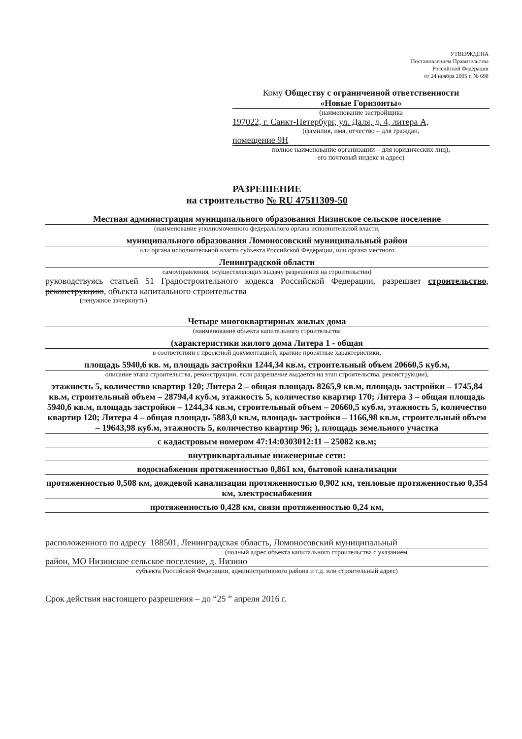УТВЕРЖДЕНА
Постановлением Правительства
Российской Федерации
от 24 ноября 2005 г. № 698
Кому Обществу с ограниченной ответственности
«Новые Горизонты»
(наименование застройщика
197022, г. Санкт-Петербург, ул. Даля, д. 4, литера А,
(фамилия, имя, отчество – для граждан,
помещение 9Н
полное наименование организации – для юридических лиц),
его почтовый индекс и адрес)
РАЗРЕШЕНИЕ
на строительство № RU 47511309-50
Местная администрация муниципального образования Низинское сельское поселение
(наименование уполномоченного федерального органа исполнительной власти,
муниципального образования Ломоносовский муниципальный район
или органа исполнительной власти субъекта Российской Федерации, или органа местного
Ленинградской области
самоуправления, осуществляющих выдачу разрешения на строительство)
руководствуясь статьей 51 Градостроительного кодекса Российской Федерации, разрешает строительство, реконструкцию, объекта капитального строительства
(ненужное зачеркнуть)
Четыре многоквартирных жилых дома
(наименование объекта капитального строительства
(характеристики жилого дома Литера 1 - общая
в соответствии с проектной документацией, краткие проектные характеристики,
площадь 5940,6 кв. м, площадь застройки 1244,34 кв.м, строительный объем 20660,5 куб.м,
описание этапа строительства, реконструкции, если разрешение выдается на этап строительства, реконструкции),
этажность 5, количество квартир 120; Литера 2 – общая площадь 8265,9 кв.м, площадь застройки – 1745,84 кв.м, строительный объем – 28794,4 куб.м, этажность 5, количество квартир 170; Литера 3 – общая площадь 5940,6 кв.м, площадь застройки – 1244,34 кв.м, строительный объем – 20660,5 куб.м, этажность 5, количество квартир 120; Литера 4 – общая площадь 5883,0 кв.м, площадь застройки – 1166,98 кв.м, строительный объем – 19643,98 куб.м, этажность 5, количество квартир 96; ), площадь земельного участка
с кадастровым номером 47:14:0303012:11 – 25082 кв.м;
внутриквартальные инженерные сети:
водоснабжения протяженностью 0,861 км, бытовой канализации
протяженностью 0,508 км, дождевой канализации протяженностью 0,902 км, тепловые протяженностью 0,354 км, электроснабжения
протяженностью 0,428 км, связи протяженностью 0,24 км,
расположенного по адресу 188501, Ленинградская область, Ломоносовский муниципальный
(полный адрес объекта капитального строительства с указанием
район, МО Низинское сельское поселение, д. Низино
субъекта Российской Федерации, административного района и т.д. или строительный адрес)
Срок действия настоящего разрешения – до “25 ” апреля 2016 г.